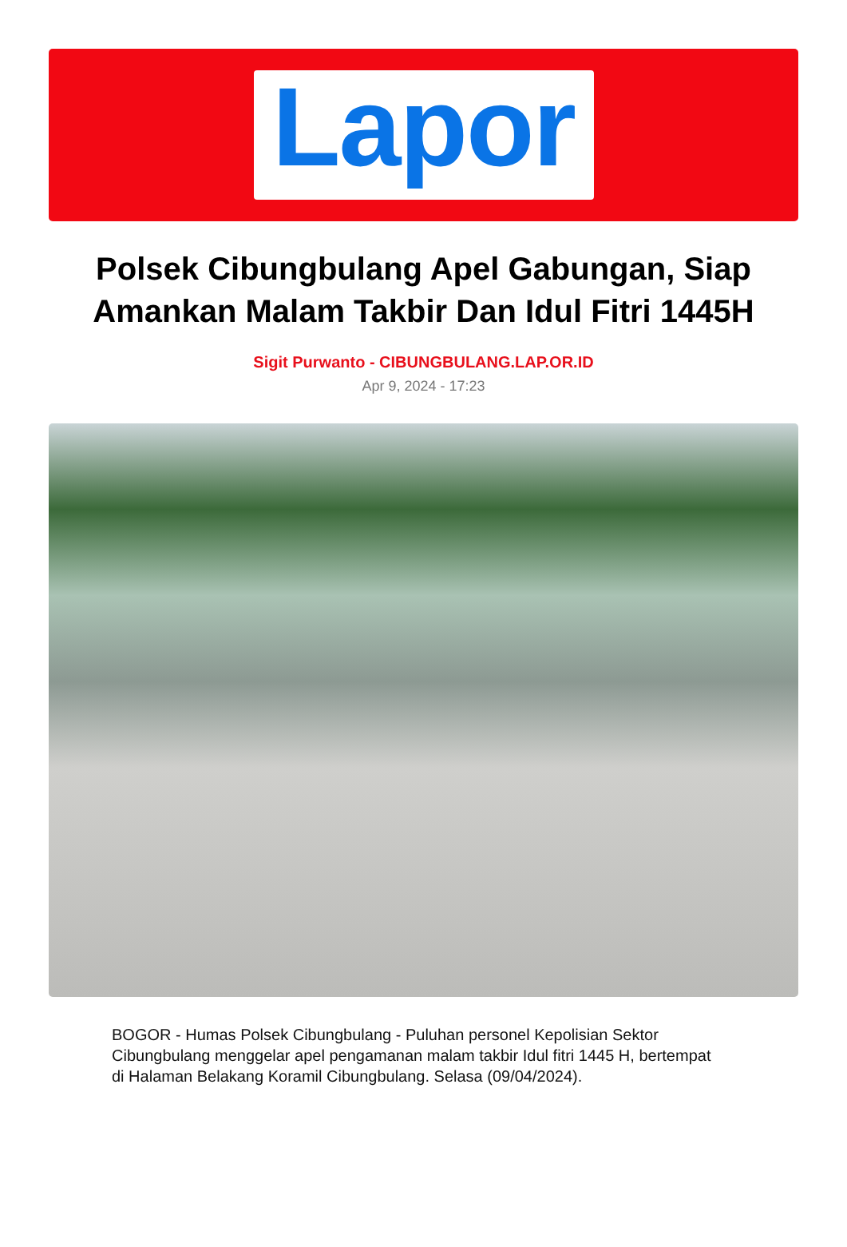Lapor
Polsek Cibungbulang Apel Gabungan, Siap Amankan Malam Takbir Dan Idul Fitri 1445H
Sigit Purwanto - CIBUNGBULANG.LAP.OR.ID
Apr 9, 2024 - 17:23
BOGOR - Humas Polsek Cibungbulang - Puluhan personel Kepolisian Sektor Cibungbulang menggelar apel pengamanan malam takbir Idul fitri 1445 H, bertempat di Halaman Belakang Koramil Cibungbulang. Selasa (09/04/2024).